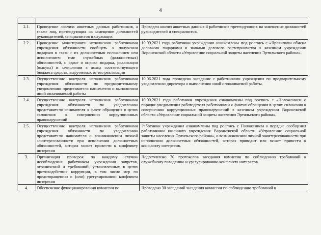4
| 2.1. | Проведение анализа анкетных данных работников, а также лиц, претендующих на замещение должностей руководителей, специалистов и служащих | Проведен анализ анкетных данных 4 работников претендующих на замещение должностей руководителей и специалистов. |
| 2.2. | Проведение мониторинга исполнения работниками учреждения обязанности сообщать о получении подарков в связи с их должностным положением или исполнением ими служебных (должностных) обязанностей, о сдаче и оценке подарка, реализации (выкупа) и зачислении в доход соответствующего бюджета средств, вырученных от его реализации | 10.09.2021 года работники учреждения ознакомлены под роспись с «Правилами обмена деловыми подарками и знаками делового гостеприимства в казенном учреждении Воронежской области «Управление социальной защиты населения Эртильского района». |
| 2.3. | Осуществление контроля исполнения работниками учреждения обязанности по предварительному уведомлению представителя нанимателя о выполнении иной оплачиваемой работы | 10.06.2021 года проведено заседание с работниками учреждения по предварительному уведомлению директора о выполнении иной оплачиваемой работы. |
| 2.4. | Осуществление контроля исполнения работниками учреждения обязанности по уведомлению представителя нанимателя о факте обращения в целях склонения к совершению коррупционных правонарушений | 10.09.2021 года работники учреждения ознакомлены под роспись с «Положением о порядке уведомления работодателя работниками о фактах обращения в целях склонения к совершению коррупционных правонарушений в казенном учреждении Воронежской области «Управление социальной защиты населения Эртильского района». |
| 2.5. | Осуществление контроля исполнения работниками учреждения обязанности по уведомлению представителя нанимателя о возникновении личной заинтересованности при исполнении должностных обязанностей, которая может привести к конфликту интересов | Работники учреждения ознакомлены под роспись с Положением о порядке сообщения работниками казенного учреждения Воронежской области «Управление социальной защиты населения Эртильского района», о возникновении личной заинтересованности при исполнении должностных обязанностей, которая приводит или может привести к конфликту интересов. |
| 3. | Организация проверок по каждому случаю несоблюдения работником учреждения запретов, ограничений и требований, установленных в целях противодействия коррупции, в том числе мер по предотвращению и (или) урегулированию конфликта интересов | Подготовлено 30 протоколов заседания комиссии по соблюдению требований к служебному поведению и урегулированию конфликта интересов. |
| 4. | Обеспечение функционирования комиссии по | Проведено 30 заседаний заседания комиссии по соблюдению требований к |